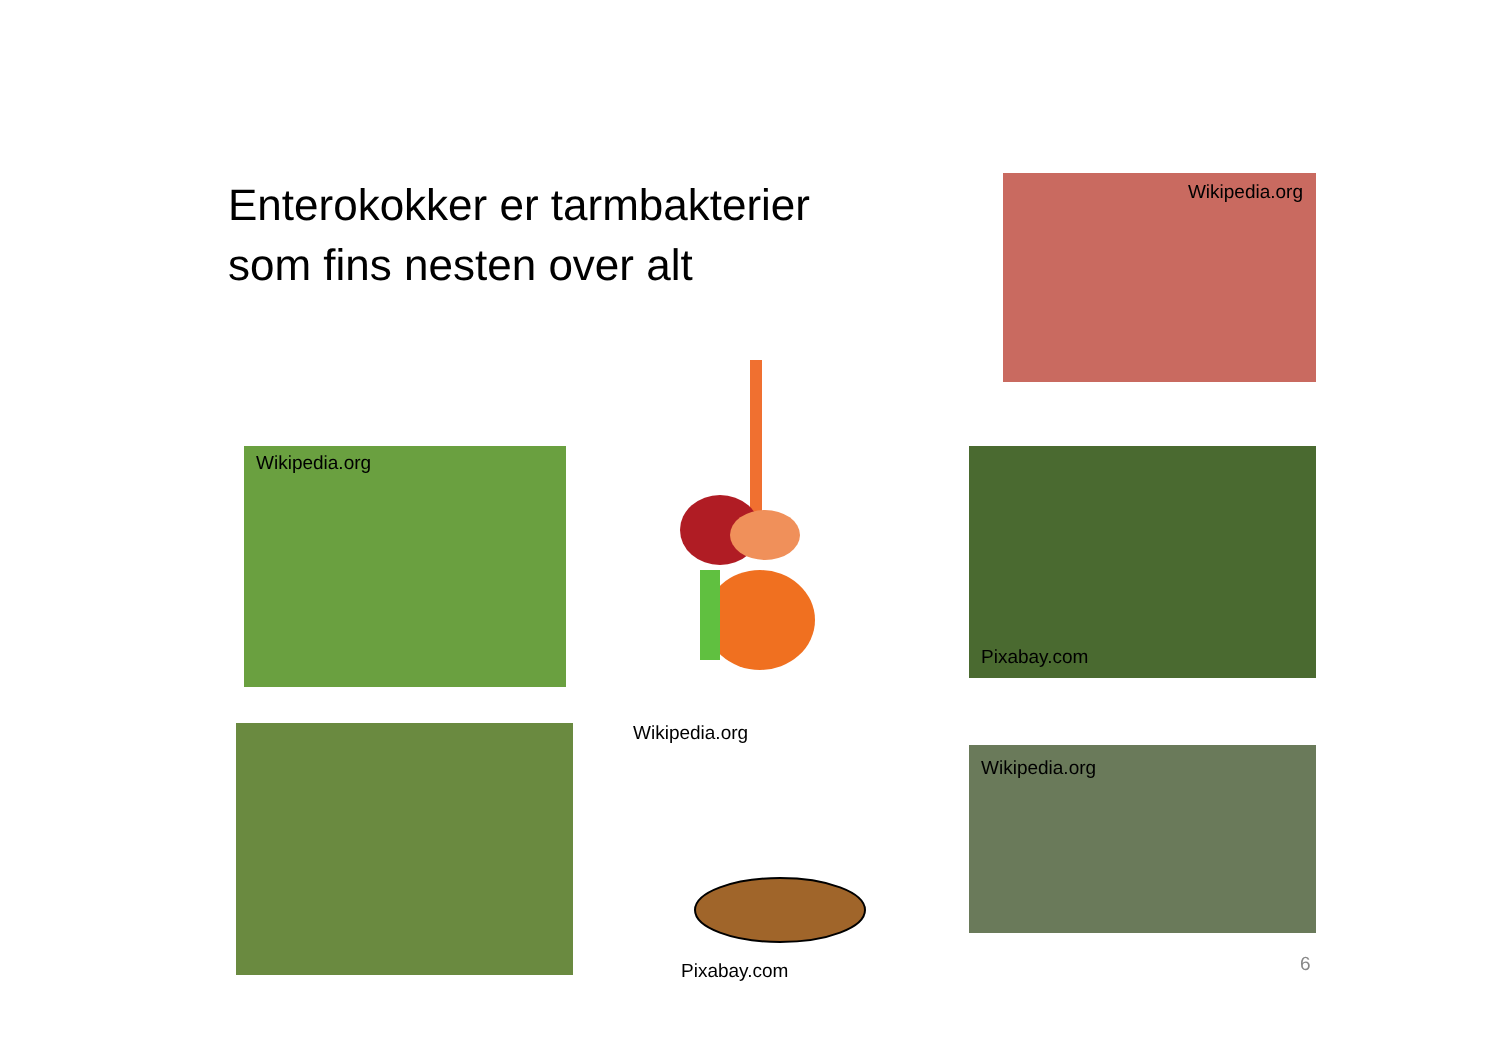Enterokokker er tarmbakterier
som fins nesten over alt
Wikipedia.org
Wikipedia.org
Wikipedia.org
Pixabay.com
Pixabay.com
Wikipedia.org
6